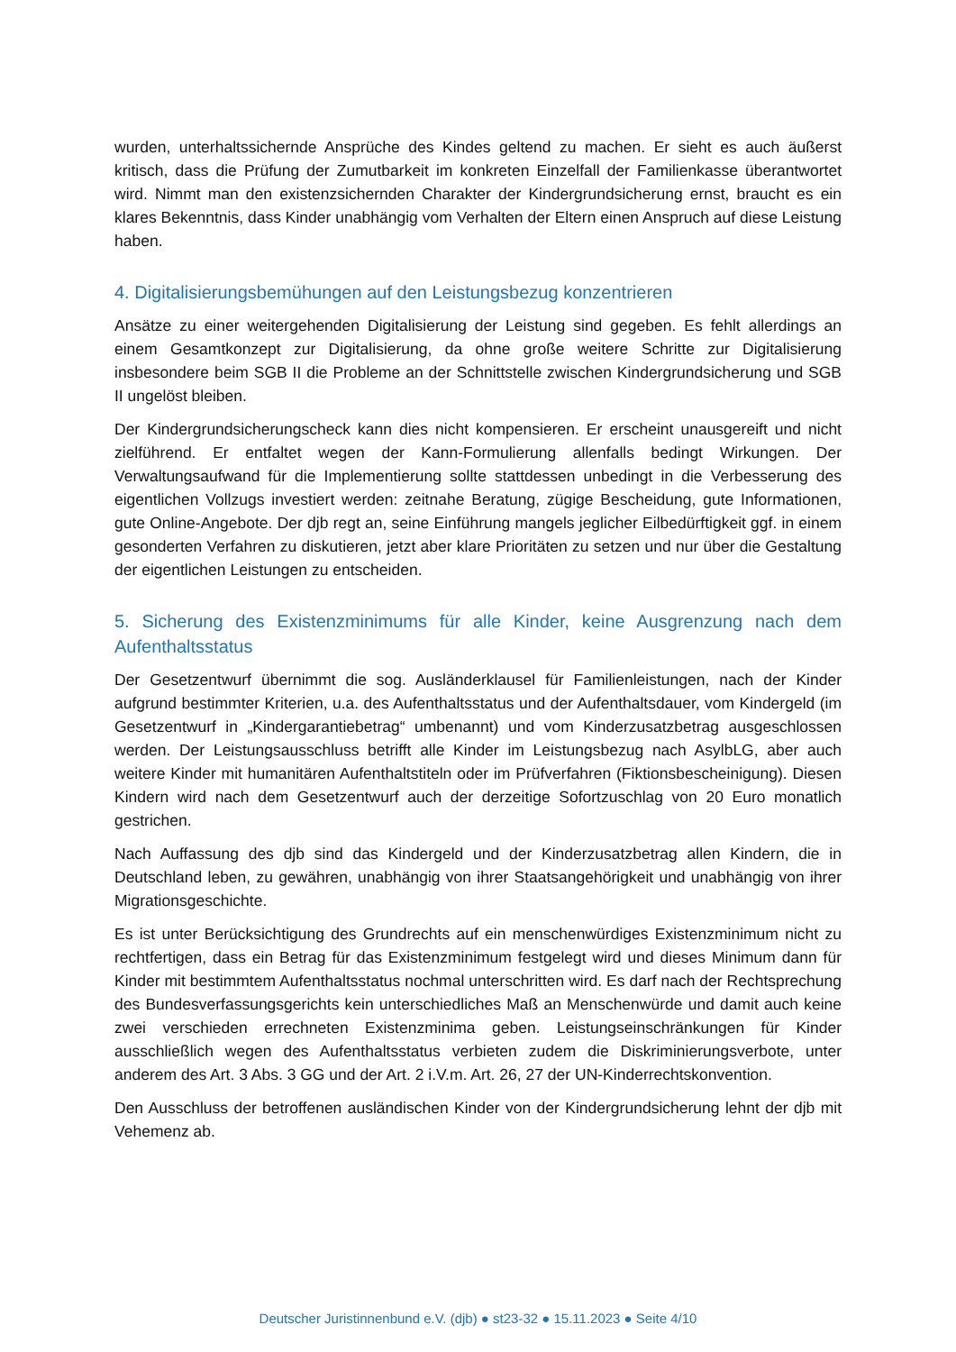wurden, unterhaltssichernde Ansprüche des Kindes geltend zu machen. Er sieht es auch äußerst kritisch, dass die Prüfung der Zumutbarkeit im konkreten Einzelfall der Familienkasse überantwortet wird. Nimmt man den existenzsichernden Charakter der Kindergrundsicherung ernst, braucht es ein klares Bekenntnis, dass Kinder unabhängig vom Verhalten der Eltern einen Anspruch auf diese Leistung haben.
4. Digitalisierungsbemühungen auf den Leistungsbezug konzentrieren
Ansätze zu einer weitergehenden Digitalisierung der Leistung sind gegeben. Es fehlt allerdings an einem Gesamtkonzept zur Digitalisierung, da ohne große weitere Schritte zur Digitalisierung insbesondere beim SGB II die Probleme an der Schnittstelle zwischen Kindergrundsicherung und SGB II ungelöst bleiben.
Der Kindergrundsicherungscheck kann dies nicht kompensieren. Er erscheint unausgereift und nicht zielführend. Er entfaltet wegen der Kann-Formulierung allenfalls bedingt Wirkungen. Der Verwaltungsaufwand für die Implementierung sollte stattdessen unbedingt in die Verbesserung des eigentlichen Vollzugs investiert werden: zeitnahe Beratung, zügige Bescheidung, gute Informationen, gute Online-Angebote. Der djb regt an, seine Einführung mangels jeglicher Eilbedürftigkeit ggf. in einem gesonderten Verfahren zu diskutieren, jetzt aber klare Prioritäten zu setzen und nur über die Gestaltung der eigentlichen Leistungen zu entscheiden.
5. Sicherung des Existenzminimums für alle Kinder, keine Ausgrenzung nach dem Aufenthaltsstatus
Der Gesetzentwurf übernimmt die sog. Ausländerklausel für Familienleistungen, nach der Kinder aufgrund bestimmter Kriterien, u.a. des Aufenthaltsstatus und der Aufenthaltsdauer, vom Kindergeld (im Gesetzentwurf in „Kindergarantiebetrag“ umbenannt) und vom Kinderzusatzbetrag ausgeschlossen werden. Der Leistungsausschluss betrifft alle Kinder im Leistungsbezug nach AsylbLG, aber auch weitere Kinder mit humanitären Aufenthaltstiteln oder im Prüfverfahren (Fiktionsbescheinigung). Diesen Kindern wird nach dem Gesetzentwurf auch der derzeitige Sofortzuschlag von 20 Euro monatlich gestrichen.
Nach Auffassung des djb sind das Kindergeld und der Kinderzusatzbetrag allen Kindern, die in Deutschland leben, zu gewähren, unabhängig von ihrer Staatsangehörigkeit und unabhängig von ihrer Migrationsgeschichte.
Es ist unter Berücksichtigung des Grundrechts auf ein menschenwürdiges Existenzminimum nicht zu rechtfertigen, dass ein Betrag für das Existenzminimum festgelegt wird und dieses Minimum dann für Kinder mit bestimmtem Aufenthaltsstatus nochmal unterschritten wird. Es darf nach der Rechtsprechung des Bundesverfassungsgerichts kein unterschiedliches Maß an Menschenwürde und damit auch keine zwei verschieden errechneten Existenzminima geben. Leistungseinschränkungen für Kinder ausschließlich wegen des Aufenthaltsstatus verbieten zudem die Diskriminierungsverbote, unter anderem des Art. 3 Abs. 3 GG und der Art. 2 i.V.m. Art. 26, 27 der UN-Kinderrechtskonvention.
Den Ausschluss der betroffenen ausländischen Kinder von der Kindergrundsicherung lehnt der djb mit Vehemenz ab.
Deutscher Juristinnenbund e.V. (djb) ● st23-32 ● 15.11.2023 ● Seite 4/10